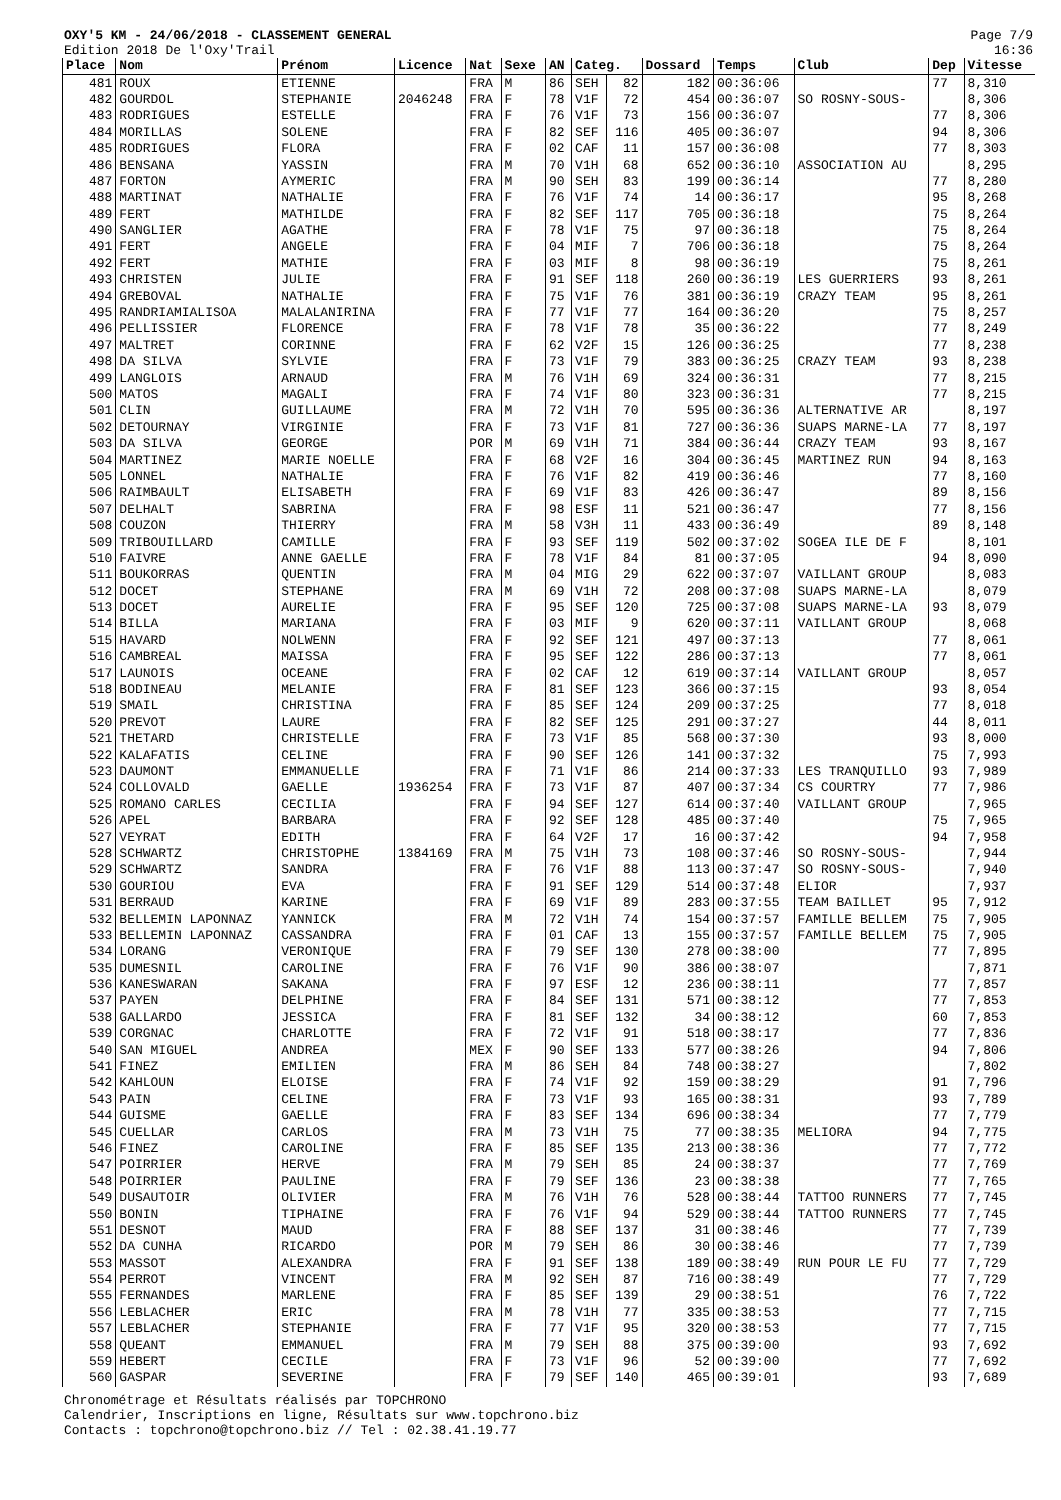OXY'5 KM - 24/06/2018 - CLASSEMENT GENERAL
Edition 2018 De l'Oxy'Trail
Page 7/9
16:36
| Place | Nom | Prénom | Licence | Nat | Sexe | AN | Categ. | | Dossard | Temps | Club | Dep | Vitesse |
| --- | --- | --- | --- | --- | --- | --- | --- | --- | --- | --- | --- | --- | --- |
| 481 | ROUX | ETIENNE | | FRA | M | 86 | SEH | 82 | 182 | 00:36:06 | | 77 | 8,310 |
| 482 | GOURDOL | STEPHANIE | 2046248 | FRA | F | 78 | V1F | 72 | 454 | 00:36:07 | SO ROSNY-SOUS- | | 8,306 |
| 483 | RODRIGUES | ESTELLE | | FRA | F | 76 | V1F | 73 | 156 | 00:36:07 | | 77 | 8,306 |
| 484 | MORILLAS | SOLENE | | FRA | F | 82 | SEF | 116 | 405 | 00:36:07 | | 94 | 8,306 |
| 485 | RODRIGUES | FLORA | | FRA | F | 02 | CAF | 11 | 157 | 00:36:08 | | 77 | 8,303 |
| 486 | BENSANA | YASSIN | | FRA | M | 70 | V1H | 68 | 652 | 00:36:10 | ASSOCIATION AU | | 8,295 |
| 487 | FORTON | AYMERIC | | FRA | M | 90 | SEH | 83 | 199 | 00:36:14 | | 77 | 8,280 |
| 488 | MARTINAT | NATHALIE | | FRA | F | 76 | V1F | 74 | 14 | 00:36:17 | | 95 | 8,268 |
| 489 | FERT | MATHILDE | | FRA | F | 82 | SEF | 117 | 705 | 00:36:18 | | 75 | 8,264 |
| 490 | SANGLIER | AGATHE | | FRA | F | 78 | V1F | 75 | 97 | 00:36:18 | | 75 | 8,264 |
| 491 | FERT | ANGELE | | FRA | F | 04 | MIF | 7 | 706 | 00:36:18 | | 75 | 8,264 |
| 492 | FERT | MATHIE | | FRA | F | 03 | MIF | 8 | 98 | 00:36:19 | | 75 | 8,261 |
| 493 | CHRISTEN | JULIE | | FRA | F | 91 | SEF | 118 | 260 | 00:36:19 | LES GUERRIERS | 93 | 8,261 |
| 494 | GREBOVAL | NATHALIE | | FRA | F | 75 | V1F | 76 | 381 | 00:36:19 | CRAZY TEAM | 95 | 8,261 |
| 495 | RANDRIAMIALISOA | MALALANIRINA | | FRA | F | 77 | V1F | 77 | 164 | 00:36:20 | | 75 | 8,257 |
| 496 | PELLISSIER | FLORENCE | | FRA | F | 78 | V1F | 78 | 35 | 00:36:22 | | 77 | 8,249 |
| 497 | MALTRET | CORINNE | | FRA | F | 62 | V2F | 15 | 126 | 00:36:25 | | 77 | 8,238 |
| 498 | DA SILVA | SYLVIE | | FRA | F | 73 | V1F | 79 | 383 | 00:36:25 | CRAZY TEAM | 93 | 8,238 |
| 499 | LANGLOIS | ARNAUD | | FRA | M | 76 | V1H | 69 | 324 | 00:36:31 | | 77 | 8,215 |
| 500 | MATOS | MAGALI | | FRA | F | 74 | V1F | 80 | 323 | 00:36:31 | | 77 | 8,215 |
| 501 | CLIN | GUILLAUME | | FRA | M | 72 | V1H | 70 | 595 | 00:36:36 | ALTERNATIVE AR | | 8,197 |
| 502 | DETOURNAY | VIRGINIE | | FRA | F | 73 | V1F | 81 | 727 | 00:36:36 | SUAPS MARNE-LA | 77 | 8,197 |
| 503 | DA SILVA | GEORGE | | POR | M | 69 | V1H | 71 | 384 | 00:36:44 | CRAZY TEAM | 93 | 8,167 |
| 504 | MARTINEZ | MARIE NOELLE | | FRA | F | 68 | V2F | 16 | 304 | 00:36:45 | MARTINEZ RUN | 94 | 8,163 |
| 505 | LONNEL | NATHALIE | | FRA | F | 76 | V1F | 82 | 419 | 00:36:46 | | 77 | 8,160 |
| 506 | RAIMBAULT | ELISABETH | | FRA | F | 69 | V1F | 83 | 426 | 00:36:47 | | 89 | 8,156 |
| 507 | DELHALT | SABRINA | | FRA | F | 98 | ESF | 11 | 521 | 00:36:47 | | 77 | 8,156 |
| 508 | COUZON | THIERRY | | FRA | M | 58 | V3H | 11 | 433 | 00:36:49 | | 89 | 8,148 |
| 509 | TRIBOUILLARD | CAMILLE | | FRA | F | 93 | SEF | 119 | 502 | 00:37:02 | SOGEA ILE DE F | | 8,101 |
| 510 | FAIVRE | ANNE GAELLE | | FRA | F | 78 | V1F | 84 | 81 | 00:37:05 | | 94 | 8,090 |
| 511 | BOUKORRAS | QUENTIN | | FRA | M | 04 | MIG | 29 | 622 | 00:37:07 | VAILLANT GROUP | | 8,083 |
| 512 | DOCET | STEPHANE | | FRA | M | 69 | V1H | 72 | 208 | 00:37:08 | SUAPS MARNE-LA | | 8,079 |
| 513 | DOCET | AURELIE | | FRA | F | 95 | SEF | 120 | 725 | 00:37:08 | SUAPS MARNE-LA | 93 | 8,079 |
| 514 | BILLA | MARIANA | | FRA | F | 03 | MIF | 9 | 620 | 00:37:11 | VAILLANT GROUP | | 8,068 |
| 515 | HAVARD | NOLWENN | | FRA | F | 92 | SEF | 121 | 497 | 00:37:13 | | 77 | 8,061 |
| 516 | CAMBREAL | MAISSA | | FRA | F | 95 | SEF | 122 | 286 | 00:37:13 | | 77 | 8,061 |
| 517 | LAUNOIS | OCEANE | | FRA | F | 02 | CAF | 12 | 619 | 00:37:14 | VAILLANT GROUP | | 8,057 |
| 518 | BODINEAU | MELANIE | | FRA | F | 81 | SEF | 123 | 366 | 00:37:15 | | 93 | 8,054 |
| 519 | SMAIL | CHRISTINA | | FRA | F | 85 | SEF | 124 | 209 | 00:37:25 | | 77 | 8,018 |
| 520 | PREVOT | LAURE | | FRA | F | 82 | SEF | 125 | 291 | 00:37:27 | | 44 | 8,011 |
| 521 | THETARD | CHRISTELLE | | FRA | F | 73 | V1F | 85 | 568 | 00:37:30 | | 93 | 8,000 |
| 522 | KALAFATIS | CELINE | | FRA | F | 90 | SEF | 126 | 141 | 00:37:32 | | 75 | 7,993 |
| 523 | DAUMONT | EMMANUELLE | | FRA | F | 71 | V1F | 86 | 214 | 00:37:33 | LES TRANQUILLO | 93 | 7,989 |
| 524 | COLLOVALD | GAELLE | 1936254 | FRA | F | 73 | V1F | 87 | 407 | 00:37:34 | CS COURTRY | 77 | 7,986 |
| 525 | ROMANO CARLES | CECILIA | | FRA | F | 94 | SEF | 127 | 614 | 00:37:40 | VAILLANT GROUP | | 7,965 |
| 526 | APEL | BARBARA | | FRA | F | 92 | SEF | 128 | 485 | 00:37:40 | | 75 | 7,965 |
| 527 | VEYRAT | EDITH | | FRA | F | 64 | V2F | 17 | 16 | 00:37:42 | | 94 | 7,958 |
| 528 | SCHWARTZ | CHRISTOPHE | 1384169 | FRA | M | 75 | V1H | 73 | 108 | 00:37:46 | SO ROSNY-SOUS- | | 7,944 |
| 529 | SCHWARTZ | SANDRA | | FRA | F | 76 | V1F | 88 | 113 | 00:37:47 | SO ROSNY-SOUS- | | 7,940 |
| 530 | GOURIOU | EVA | | FRA | F | 91 | SEF | 129 | 514 | 00:37:48 | ELIOR | | 7,937 |
| 531 | BERRAUD | KARINE | | FRA | F | 69 | V1F | 89 | 283 | 00:37:55 | TEAM BAILLET | 95 | 7,912 |
| 532 | BELLEMIN LAPONNAZ | YANNICK | | FRA | M | 72 | V1H | 74 | 154 | 00:37:57 | FAMILLE BELLEM | 75 | 7,905 |
| 533 | BELLEMIN LAPONNAZ | CASSANDRA | | FRA | F | 01 | CAF | 13 | 155 | 00:37:57 | FAMILLE BELLEM | 75 | 7,905 |
| 534 | LORANG | VERONIQUE | | FRA | F | 79 | SEF | 130 | 278 | 00:38:00 | | 77 | 7,895 |
| 535 | DUMESNIL | CAROLINE | | FRA | F | 76 | V1F | 90 | 386 | 00:38:07 | | | 7,871 |
| 536 | KANESWARAN | SAKANA | | FRA | F | 97 | ESF | 12 | 236 | 00:38:11 | | 77 | 7,857 |
| 537 | PAYEN | DELPHINE | | FRA | F | 84 | SEF | 131 | 571 | 00:38:12 | | 77 | 7,853 |
| 538 | GALLARDO | JESSICA | | FRA | F | 81 | SEF | 132 | 34 | 00:38:12 | | 60 | 7,853 |
| 539 | CORGNAC | CHARLOTTE | | FRA | F | 72 | V1F | 91 | 518 | 00:38:17 | | 77 | 7,836 |
| 540 | SAN MIGUEL | ANDREA | | MEX | F | 90 | SEF | 133 | 577 | 00:38:26 | | 94 | 7,806 |
| 541 | FINEZ | EMILIEN | | FRA | M | 86 | SEH | 84 | 748 | 00:38:27 | | | 7,802 |
| 542 | KAHLOUN | ELOISE | | FRA | F | 74 | V1F | 92 | 159 | 00:38:29 | | 91 | 7,796 |
| 543 | PAIN | CELINE | | FRA | F | 73 | V1F | 93 | 165 | 00:38:31 | | 93 | 7,789 |
| 544 | GUISME | GAELLE | | FRA | F | 83 | SEF | 134 | 696 | 00:38:34 | | 77 | 7,779 |
| 545 | CUELLAR | CARLOS | | FRA | M | 73 | V1H | 75 | 77 | 00:38:35 | MELIORA | 94 | 7,775 |
| 546 | FINEZ | CAROLINE | | FRA | F | 85 | SEF | 135 | 213 | 00:38:36 | | 77 | 7,772 |
| 547 | POIRRIER | HERVE | | FRA | M | 79 | SEH | 85 | 24 | 00:38:37 | | 77 | 7,769 |
| 548 | POIRRIER | PAULINE | | FRA | F | 79 | SEF | 136 | 23 | 00:38:38 | | 77 | 7,765 |
| 549 | DUSAUTOIR | OLIVIER | | FRA | M | 76 | V1H | 76 | 528 | 00:38:44 | TATTOO RUNNERS | 77 | 7,745 |
| 550 | BONIN | TIPHAINE | | FRA | F | 76 | V1F | 94 | 529 | 00:38:44 | TATTOO RUNNERS | 77 | 7,745 |
| 551 | DESNOT | MAUD | | FRA | F | 88 | SEF | 137 | 31 | 00:38:46 | | 77 | 7,739 |
| 552 | DA CUNHA | RICARDO | | POR | M | 79 | SEH | 86 | 30 | 00:38:46 | | 77 | 7,739 |
| 553 | MASSOT | ALEXANDRA | | FRA | F | 91 | SEF | 138 | 189 | 00:38:49 | RUN POUR LE FU | 77 | 7,729 |
| 554 | PERROT | VINCENT | | FRA | M | 92 | SEH | 87 | 716 | 00:38:49 | | 77 | 7,729 |
| 555 | FERNANDES | MARLENE | | FRA | F | 85 | SEF | 139 | 29 | 00:38:51 | | 76 | 7,722 |
| 556 | LEBLACHER | ERIC | | FRA | M | 78 | V1H | 77 | 335 | 00:38:53 | | 77 | 7,715 |
| 557 | LEBLACHER | STEPHANIE | | FRA | F | 77 | V1F | 95 | 320 | 00:38:53 | | 77 | 7,715 |
| 558 | QUEANT | EMMANUEL | | FRA | M | 79 | SEH | 88 | 375 | 00:39:00 | | 93 | 7,692 |
| 559 | HEBERT | CECILE | | FRA | F | 73 | V1F | 96 | 52 | 00:39:00 | | 77 | 7,692 |
| 560 | GASPAR | SEVERINE | | FRA | F | 79 | SEF | 140 | 465 | 00:39:01 | | 93 | 7,689 |
Chronométrage et Résultats réalisés par TOPCHRONO
Calendrier, Inscriptions en ligne, Résultats sur www.topchrono.biz
Contacts : topchrono@topchrono.biz // Tel : 02.38.41.19.77